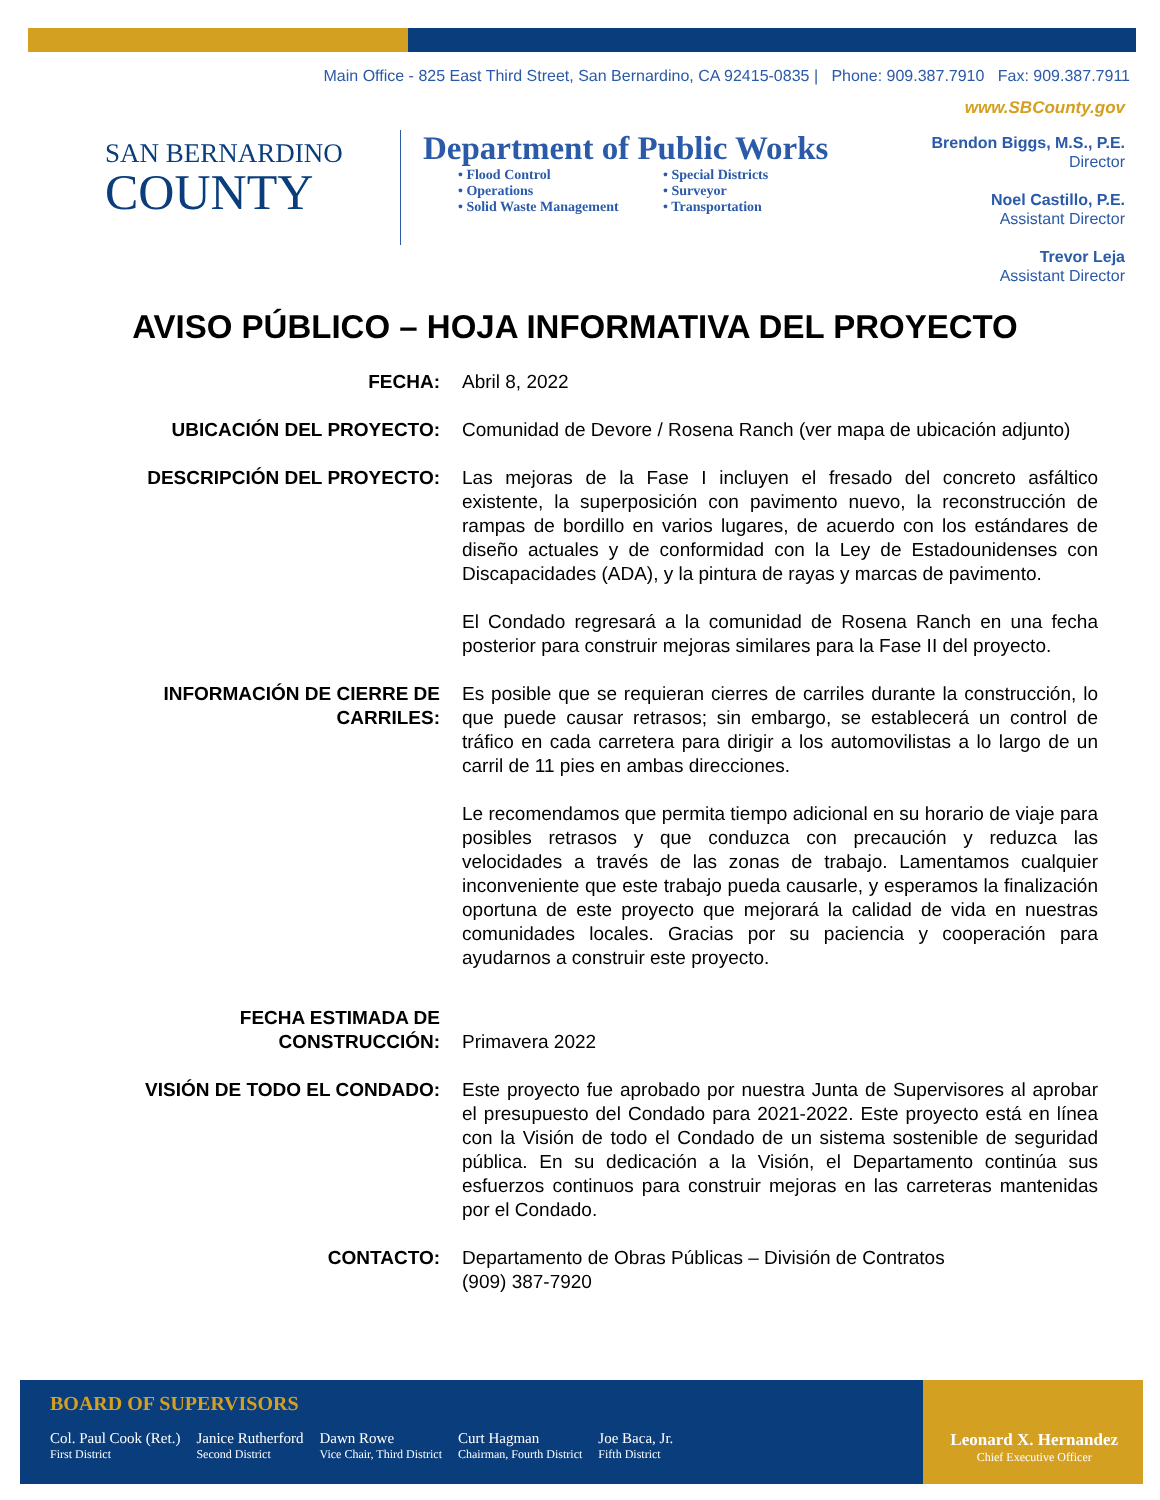Main Office - 825 East Third Street, San Bernardino, CA 92415-0835 | Phone: 909.387.7910 Fax: 909.387.7911
www.SBCounty.gov
SAN BERNARDINO
COUNTY
Department of Public Works
• Flood Control • Special Districts • Operations • Surveyor • Solid Waste Management • Transportation
Brendon Biggs, M.S., P.E.
Director
Noel Castillo, P.E.
Assistant Director
Trevor Leja
Assistant Director
AVISO PÚBLICO – HOJA INFORMATIVA DEL PROYECTO
FECHA: Abril 8, 2022
UBICACIÓN DEL PROYECTO: Comunidad de Devore / Rosena Ranch (ver mapa de ubicación adjunto)
DESCRIPCIÓN DEL PROYECTO: Las mejoras de la Fase I incluyen el fresado del concreto asfáltico existente, la superposición con pavimento nuevo, la reconstrucción de rampas de bordillo en varios lugares, de acuerdo con los estándares de diseño actuales y de conformidad con la Ley de Estadounidenses con Discapacidades (ADA), y la pintura de rayas y marcas de pavimento.
El Condado regresará a la comunidad de Rosena Ranch en una fecha posterior para construir mejoras similares para la Fase II del proyecto.
INFORMACIÓN DE CIERRE DE CARRILES:
Es posible que se requieran cierres de carriles durante la construcción, lo que puede causar retrasos; sin embargo, se establecerá un control de tráfico en cada carretera para dirigir a los automovilistas a lo largo de un carril de 11 pies en ambas direcciones.
Le recomendamos que permita tiempo adicional en su horario de viaje para posibles retrasos y que conduzca con precaución y reduzca las velocidades a través de las zonas de trabajo. Lamentamos cualquier inconveniente que este trabajo pueda causarle, y esperamos la finalización oportuna de este proyecto que mejorará la calidad de vida en nuestras comunidades locales. Gracias por su paciencia y cooperación para ayudarnos a construir este proyecto.
FECHA ESTIMADA DE CONSTRUCCIÓN:
Primavera 2022
VISIÓN DE TODO EL CONDADO: Este proyecto fue aprobado por nuestra Junta de Supervisores al aprobar el presupuesto del Condado para 2021-2022. Este proyecto está en línea con la Visión de todo el Condado de un sistema sostenible de seguridad pública. En su dedicación a la Visión, el Departamento continúa sus esfuerzos continuos para construir mejoras en las carreteras mantenidas por el Condado.
CONTACTO: Departamento de Obras Públicas – División de Contratos
(909) 387-7920
BOARD OF SUPERVISORS
Col. Paul Cook (Ret.)
First District
Janice Rutherford
Second District
Dawn Rowe
Vice Chair, Third District
Curt Hagman
Chairman, Fourth District
Joe Baca, Jr.
Fifth District
Leonard X. Hernandez
Chief Executive Officer